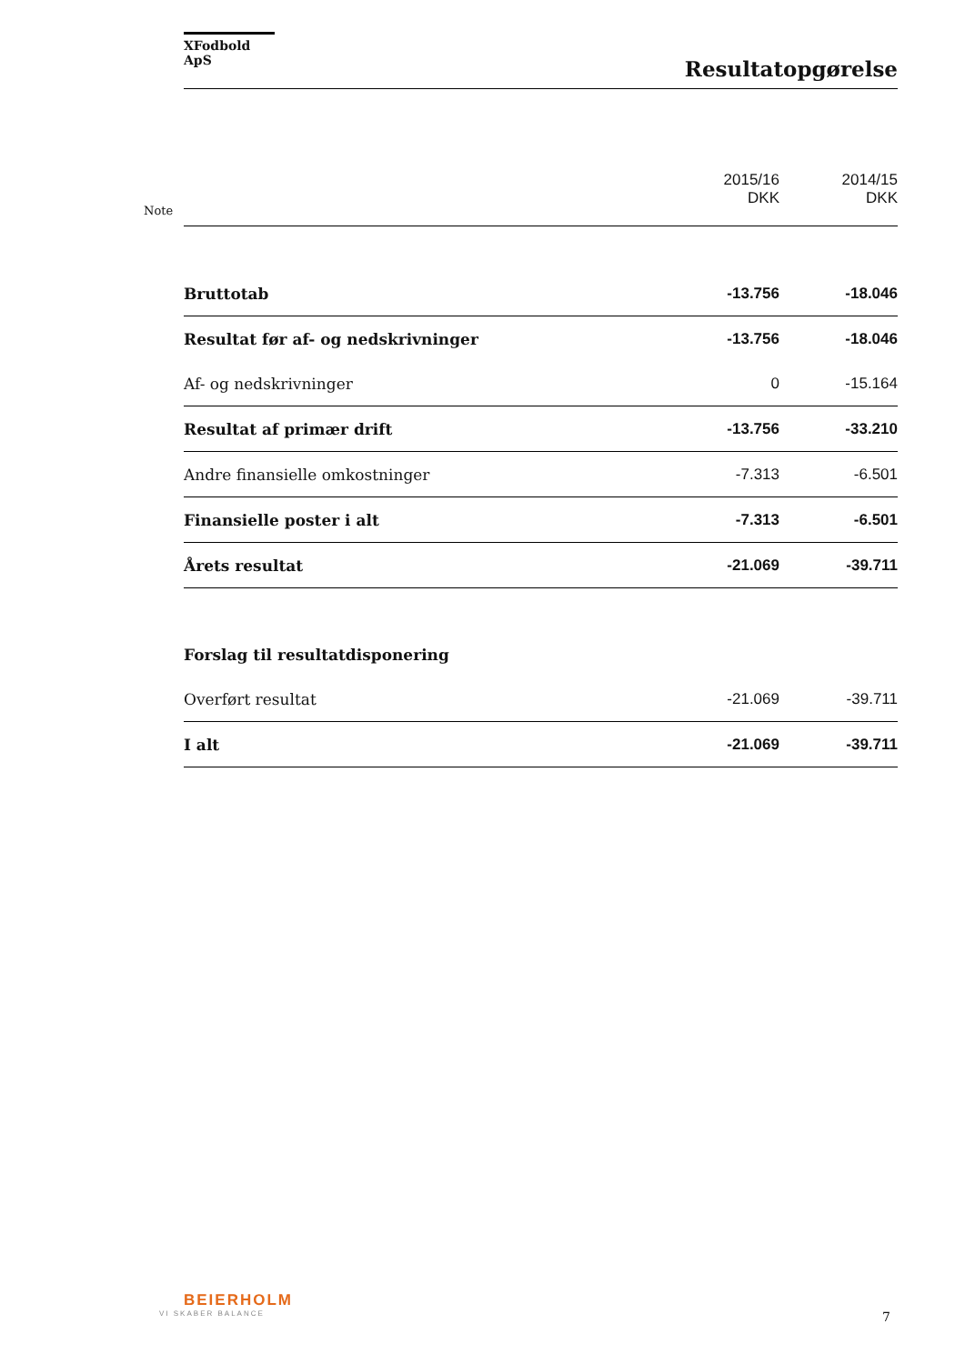XFodbold ApS
Resultatopgørelse
Note
| | 2015/16 DKK | 2014/15 DKK |
| Bruttotab | -13.756 | -18.046 |
| Resultat før af- og nedskrivninger | -13.756 | -18.046 |
| Af- og nedskrivninger | 0 | -15.164 |
| Resultat af primær drift | -13.756 | -33.210 |
| Andre finansielle omkostninger | -7.313 | -6.501 |
| Finansielle poster i alt | -7.313 | -6.501 |
| Årets resultat | -21.069 | -39.711 |
| Forslag til resultatdisponering | | |
| Overført resultat | -21.069 | -39.711 |
| I alt | -21.069 | -39.711 |
BEIERHOLM
VI SKABER BALANCE
7